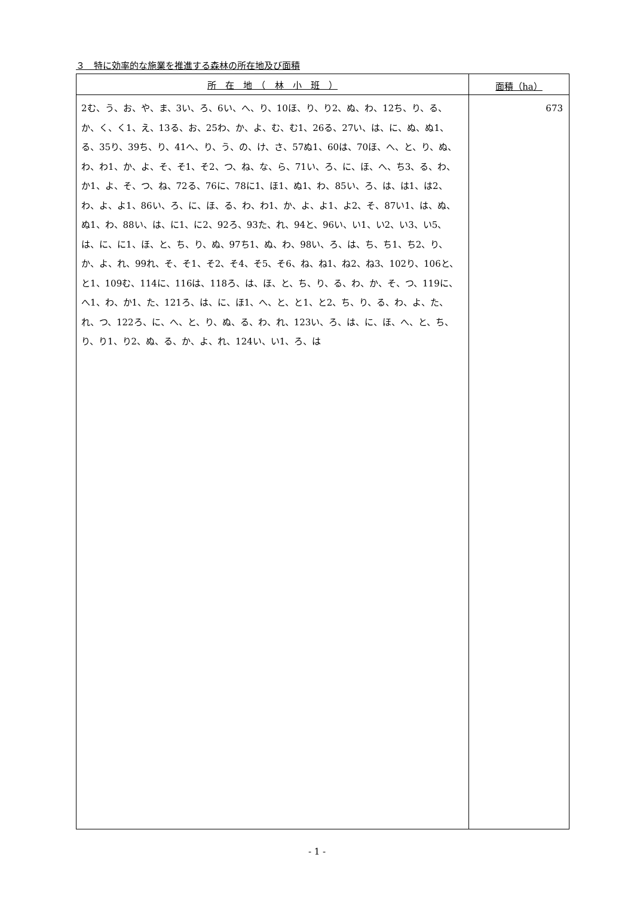３　特に効率的な施業を推進する森林の所在地及び面積
| 所 在 地 （ 林 小 班 ） | 面積（ha） |
| --- | --- |
| 2む、う、お、や、ま、3い、ろ、6い、へ、り、10ほ、り、り2、ぬ、わ、12ち、り、る、か、く、く1、え、13る、お、25わ、か、よ、む、む1、26る、27い、は、に、ぬ、ぬ1、る、35り、39ち、り、41へ、り、う、の、け、さ、57ぬ1、60は、70ほ、へ、と、り、ぬ、わ、わ1、か、よ、そ、そ1、そ2、つ、ね、な、ら、71い、ろ、に、ほ、へ、ち3、る、わ、か1、よ、そ、つ、ね、72る、76に、78に1、ほ1、ぬ1、わ、85い、ろ、は、は1、は2、わ、よ、よ1、86い、ろ、に、ほ、る、わ、わ1、か、よ、よ1、よ2、そ、87い1、は、ぬ、ぬ1、わ、88い、は、に1、に2、92ろ、93た、れ、94と、96い、い1、い2、い3、い5、は、に、に1、ほ、と、ち、り、ぬ、97ち1、ぬ、わ、98い、ろ、は、ち、ち1、ち2、り、か、よ、れ、99れ、そ、そ1、そ2、そ4、そ5、そ6、ね、ね1、ね2、ね3、102り、106と、と1、109む、114に、116は、118ろ、は、ほ、と、ち、り、る、わ、か、そ、つ、119に、へ1、わ、か1、た、121ろ、は、に、ほ1、へ、と、と1、と2、ち、り、る、わ、よ、た、れ、つ、122ろ、に、へ、と、り、ぬ、る、わ、れ、123い、ろ、は、に、ほ、へ、と、ち、り、り1、り2、ぬ、る、か、よ、れ、124い、い1、ろ、は | 673 |
- 1 -